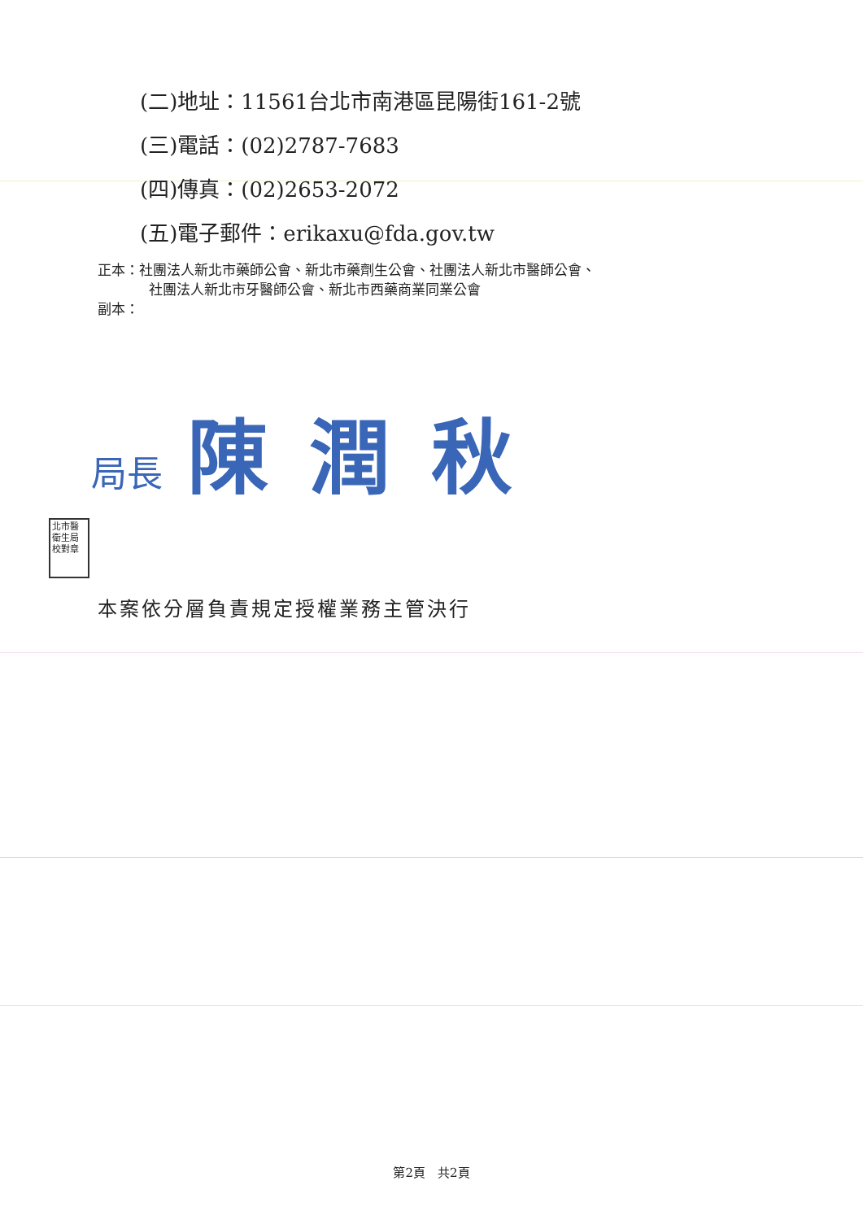(二)地址：11561台北市南港區昆陽街161-2號
(三)電話：(02)2787-7683
(四)傳真：(02)2653-2072
(五)電子郵件：erikaxu@fda.gov.tw
正本：社團法人新北市藥師公會、新北市藥劑生公會、社團法人新北市醫師公會、
社團法人新北市牙醫師公會、新北市西藥商業同業公會
副本：
局長 陳潤秋
北市醫衛生局校對章
本案依分層負責規定授權業務主管決行
第2頁　共2頁